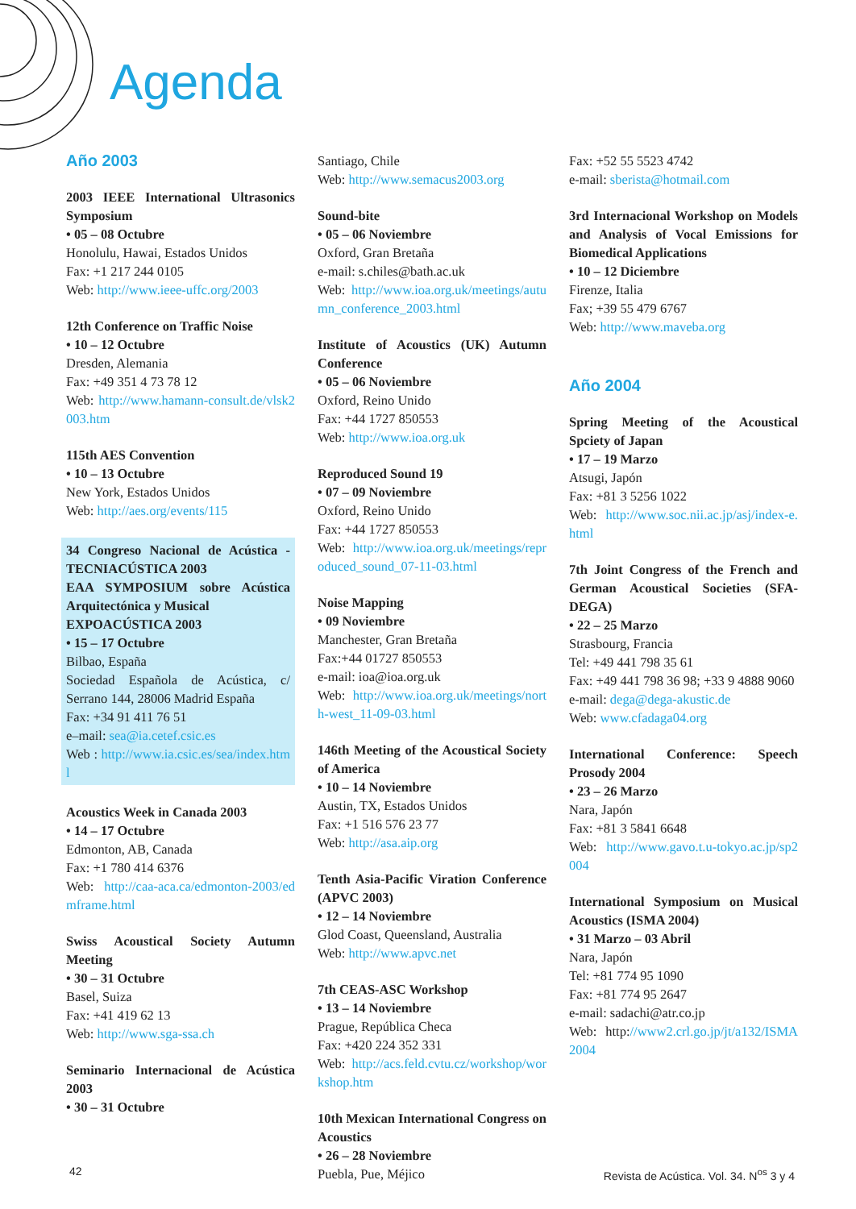Agenda
Año 2003
2003 IEEE International Ultrasonics Symposium
• 05 – 08 Octubre
Honolulu, Hawai, Estados Unidos
Fax: +1 217 244 0105
Web: http://www.ieee-uffc.org/2003
12th Conference on Traffic Noise
• 10 – 12 Octubre
Dresden, Alemania
Fax: +49 351 4 73 78 12
Web: http://www.hamann-consult.de/vlsk2003.htm
115th AES Convention
• 10 – 13 Octubre
New York, Estados Unidos
Web: http://aes.org/events/115
34 Congreso Nacional de Acústica - TECNIACÚSTICA 2003
EAA SYMPOSIUM sobre Acústica Arquitectónica y Musical
EXPOACÚSTICA 2003
• 15 – 17 Octubre
Bilbao, España
Sociedad Española de Acústica, c/ Serrano 144, 28006 Madrid España
Fax: +34 91 411 76 51
e–mail: sea@ia.cetef.csic.es
Web : http://www.ia.csic.es/sea/index.html
Acoustics Week in Canada 2003
• 14 – 17 Octubre
Edmonton, AB, Canada
Fax: +1 780 414 6376
Web: http://caa-aca.ca/edmonton-2003/edmframe.html
Swiss Acoustical Society Autumn Meeting
• 30 – 31 Octubre
Basel, Suiza
Fax: +41 419 62 13
Web: http://www.sga-ssa.ch
Seminario Internacional de Acústica 2003
• 30 – 31 Octubre
Santiago, Chile
Web: http://www.semacus2003.org
Sound-bite
• 05 – 06 Noviembre
Oxford, Gran Bretaña
e-mail: s.chiles@bath.ac.uk
Web: http://www.ioa.org.uk/meetings/autumn_conference_2003.html
Institute of Acoustics (UK) Autumn Conference
• 05 – 06 Noviembre
Oxford, Reino Unido
Fax: +44 1727 850553
Web: http://www.ioa.org.uk
Reproduced Sound 19
• 07 – 09 Noviembre
Oxford, Reino Unido
Fax: +44 1727 850553
Web: http://www.ioa.org.uk/meetings/reproduced_sound_07-11-03.html
Noise Mapping
• 09 Noviembre
Manchester, Gran Bretaña
Fax:+44 01727 850553
e-mail: ioa@ioa.org.uk
Web: http://www.ioa.org.uk/meetings/north-west_11-09-03.html
146th Meeting of the Acoustical Society of America
• 10 – 14 Noviembre
Austin, TX, Estados Unidos
Fax: +1 516 576 23 77
Web: http://asa.aip.org
Tenth Asia-Pacific Viration Conference (APVC 2003)
• 12 – 14 Noviembre
Glod Coast, Queensland, Australia
Web: http://www.apvc.net
7th CEAS-ASC Workshop
• 13 – 14 Noviembre
Prague, República Checa
Fax: +420 224 352 331
Web: http://acs.feld.cvtu.cz/workshop/workshop.htm
10th Mexican International Congress on Acoustics
• 26 – 28 Noviembre
Puebla, Pue, Méjico
Fax: +52 55 5523 4742
e-mail: sberista@hotmail.com
3rd Internacional Workshop on Models and Analysis of Vocal Emissions for Biomedical Applications
• 10 – 12 Diciembre
Firenze, Italia
Fax; +39 55 479 6767
Web: http://www.maveba.org
Año 2004
Spring Meeting of the Acoustical Spciety of Japan
• 17 – 19 Marzo
Atsugi, Japón
Fax: +81 3 5256 1022
Web: http://www.soc.nii.ac.jp/asj/index-e.html
7th Joint Congress of the French and German Acoustical Societies (SFA-DEGA)
• 22 – 25 Marzo
Strasbourg, Francia
Tel: +49 441 798 35 61
Fax: +49 441 798 36 98; +33 9 4888 9060
e-mail: dega@dega-akustic.de
Web: www.cfadaga04.org
International Conference: Speech Prosody 2004
• 23 – 26 Marzo
Nara, Japón
Fax: +81 3 5841 6648
Web: http://www.gavo.t.u-tokyo.ac.jp/sp2004
International Symposium on Musical Acoustics (ISMA 2004)
• 31 Marzo – 03 Abril
Nara, Japón
Tel: +81 774 95 1090
Fax: +81 774 95 2647
e-mail: sadachi@atr.co.jp
Web: http://www2.crl.go.jp/jt/a132/ISMA2004
42 Revista de Acústica. Vol. 34. N<sup>os</sup> 3 y 4